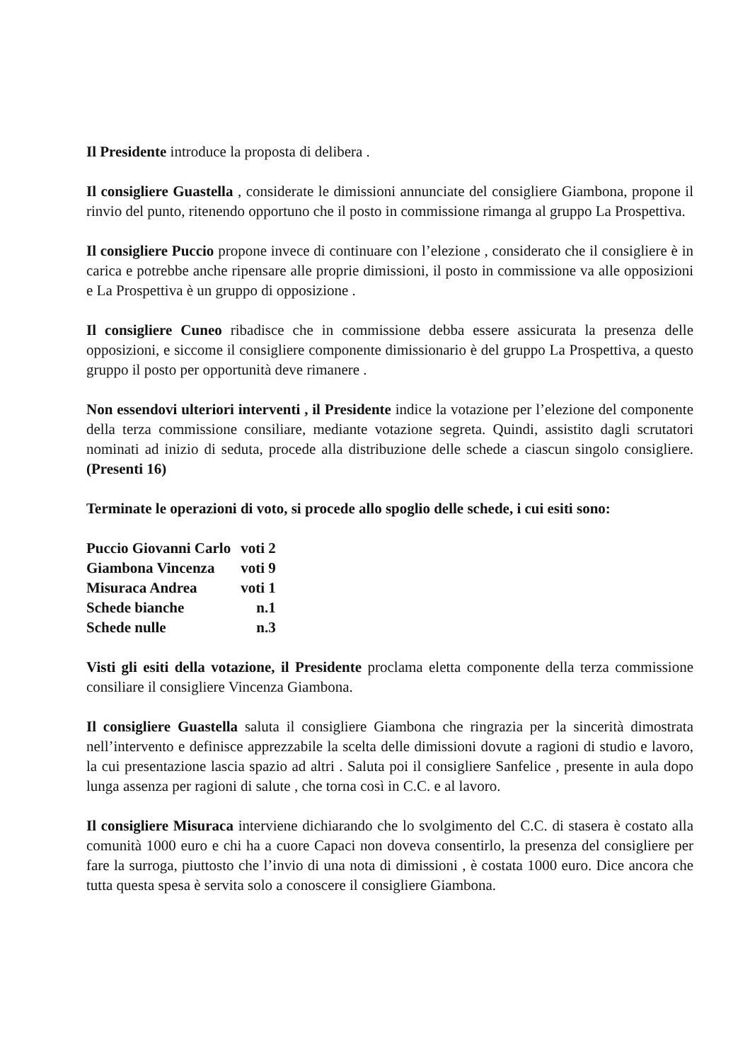Il Presidente introduce la proposta di delibera .
Il consigliere Guastella , considerate le dimissioni annunciate del consigliere Giambona, propone il rinvio del punto, ritenendo opportuno che il posto in commissione rimanga al gruppo La Prospettiva.
Il consigliere Puccio propone invece di continuare con l’elezione , considerato che il consigliere è in carica e potrebbe anche ripensare alle proprie dimissioni, il posto in commissione va alle opposizioni e La Prospettiva è un gruppo di opposizione .
Il consigliere Cuneo ribadisce che in commissione debba essere assicurata la presenza delle opposizioni, e siccome il consigliere componente dimissionario è del gruppo La Prospettiva, a questo gruppo il posto per opportunità deve rimanere .
Non essendovi ulteriori interventi , il Presidente indice la votazione per l’elezione del componente della terza commissione consiliare, mediante votazione segreta. Quindi, assistito dagli scrutatori nominati ad inizio di seduta, procede alla distribuzione delle schede a ciascun singolo consigliere. (Presenti 16)
Terminate le operazioni di voto, si procede allo spoglio delle schede, i cui esiti sono:
| Puccio Giovanni Carlo | voti 2 |
| Giambona Vincenza | voti 9 |
| Misuraca Andrea | voti 1 |
| Schede bianche | n.1 |
| Schede nulle | n.3 |
Visti gli esiti della votazione, il Presidente proclama eletta componente della terza commissione consiliare il consigliere Vincenza Giambona.
Il consigliere Guastella saluta il consigliere Giambona che ringrazia per la sincerità dimostrata nell’intervento e definisce apprezzabile la scelta delle dimissioni dovute a ragioni di studio e lavoro, la cui presentazione lascia spazio ad altri . Saluta poi il consigliere Sanfelice , presente in aula dopo lunga assenza per ragioni di salute , che torna così in C.C. e al lavoro.
Il consigliere Misuraca interviene dichiarando che lo svolgimento del C.C. di stasera è costato alla comunità 1000 euro e chi ha a cuore Capaci non doveva consentirlo, la presenza del consigliere per fare la surroga, piuttosto che l’invio di una nota di dimissioni , è costata 1000 euro. Dice ancora che tutta questa spesa è servita solo a conoscere il consigliere Giambona.